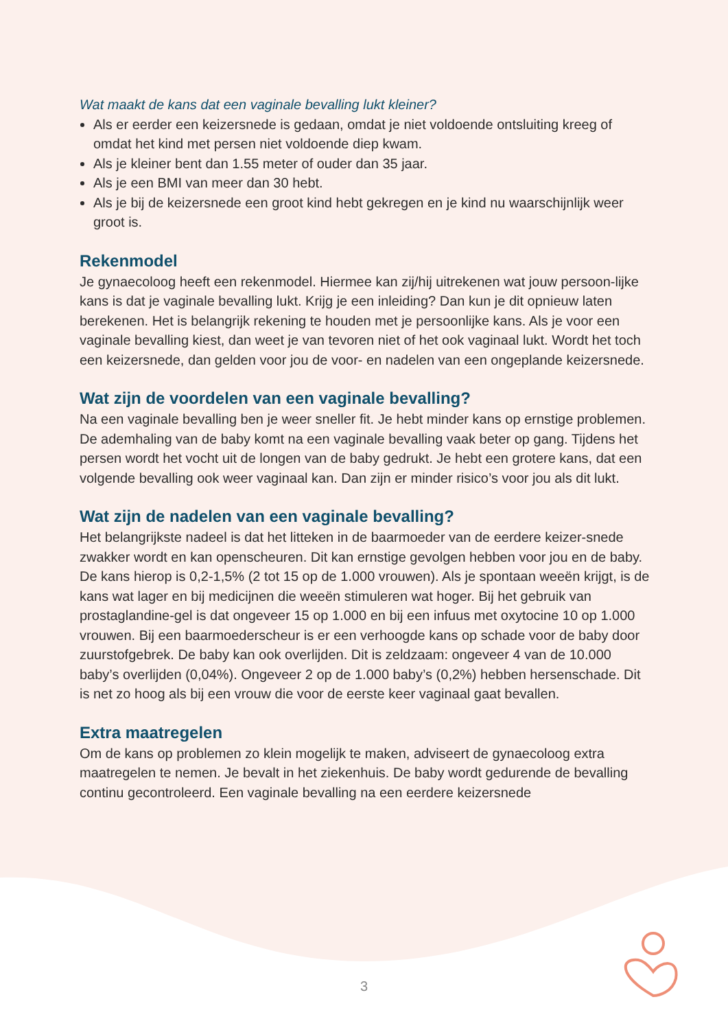Wat maakt de kans dat een vaginale bevalling lukt kleiner?
Als er eerder een keizersnede is gedaan, omdat je niet voldoende ontsluiting kreeg of omdat het kind met persen niet voldoende diep kwam.
Als je kleiner bent dan 1.55 meter of ouder dan 35 jaar.
Als je een BMI van meer dan 30 hebt.
Als je bij de keizersnede een groot kind hebt gekregen en je kind nu waarschijnlijk weer groot is.
Rekenmodel
Je gynaecoloog heeft een rekenmodel. Hiermee kan zij/hij uitrekenen wat jouw persoon-lijke kans is dat je vaginale bevalling lukt. Krijg je een inleiding? Dan kun je dit opnieuw laten berekenen. Het is belangrijk rekening te houden met je persoonlijke kans. Als je voor een vaginale bevalling kiest, dan weet je van tevoren niet of het ook vaginaal lukt. Wordt het toch een keizersnede, dan gelden voor jou de voor- en nadelen van een ongeplande keizersnede.
Wat zijn de voordelen van een vaginale bevalling?
Na een vaginale bevalling ben je weer sneller fit. Je hebt minder kans op ernstige problemen. De ademhaling van de baby komt na een vaginale bevalling vaak beter op gang. Tijdens het persen wordt het vocht uit de longen van de baby gedrukt. Je hebt een grotere kans, dat een volgende bevalling ook weer vaginaal kan. Dan zijn er minder risico’s voor jou als dit lukt.
Wat zijn de nadelen van een vaginale bevalling?
Het belangrijkste nadeel is dat het litteken in de baarmoeder van de eerdere keizer-snede zwakker wordt en kan openscheuren. Dit kan ernstige gevolgen hebben voor jou en de baby. De kans hierop is 0,2-1,5% (2 tot 15 op de 1.000 vrouwen). Als je spontaan weeën krijgt, is de kans wat lager en bij medicijnen die weeën stimuleren wat hoger. Bij het gebruik van prostaglandine-gel is dat ongeveer 15 op 1.000 en bij een infuus met oxytocine 10 op 1.000 vrouwen. Bij een baarmoederscheur is er een verhoogde kans op schade voor de baby door zuurstofgebrek. De baby kan ook overlijden. Dit is zeldzaam: ongeveer 4 van de 10.000 baby’s overlijden (0,04%). Ongeveer 2 op de 1.000 baby’s (0,2%) hebben hersenschade. Dit is net zo hoog als bij een vrouw die voor de eerste keer vaginaal gaat bevallen.
Extra maatregelen
Om de kans op problemen zo klein mogelijk te maken, adviseert de gynaecoloog extra maatregelen te nemen. Je bevalt in het ziekenhuis. De baby wordt gedurende de bevalling continu gecontroleerd. Een vaginale bevalling na een eerdere keizersnede
3